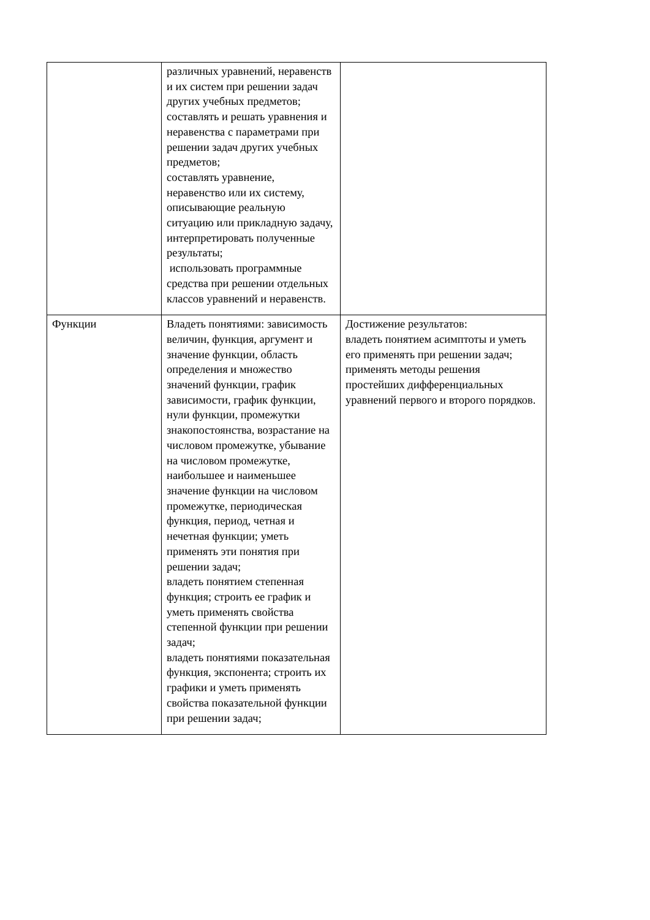| | различных уравнений, неравенств и их систем при решении задач других учебных предметов; составлять и решать уравнения и неравенства с параметрами при решении задач других учебных предметов; составлять уравнение, неравенство или их систему, описывающие реальную ситуацию или прикладную задачу, интерпретировать полученные результаты; использовать программные средства при решении отдельных классов уравнений и неравенств. | |
| Функции | Владеть понятиями: зависимость величин, функция, аргумент и значение функции, область определения и множество значений функции, график зависимости, график функции, нули функции, промежутки знакопостоянства, возрастание на числовом промежутке, убывание на числовом промежутке, наибольшее и наименьшее значение функции на числовом промежутке, периодическая функция, период, четная и нечетная функции; уметь применять эти понятия при решении задач; владеть понятием степенная функция; строить ее график и уметь применять свойства степенной функции при решении задач; владеть понятиями показательная функция, экспонента; строить их графики и уметь применять свойства показательной функции при решении задач; | Достижение результатов: владеть понятием асимптоты и уметь его применять при решении задач; применять методы решения простейших дифференциальных уравнений первого и второго порядков. |